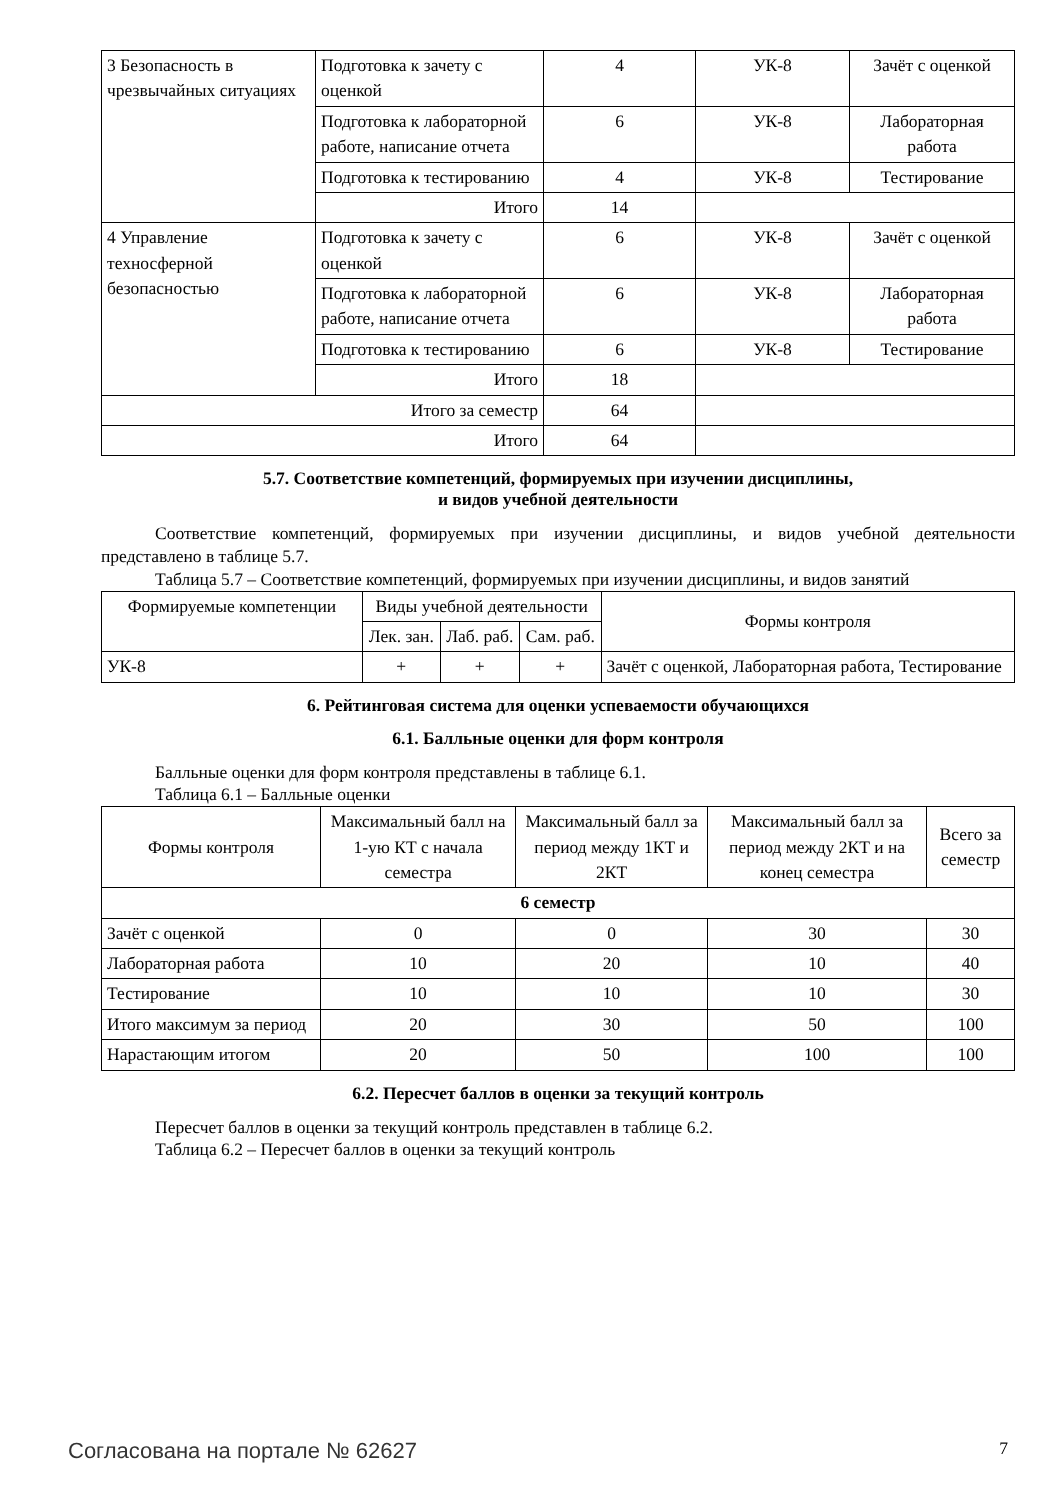| 3 Безопасность в чрезвычайных ситуациях | Подготовка к зачету с оценкой | 4 | УК-8 | Зачёт с оценкой |
| | Подготовка к лабораторной работе, написание отчета | 6 | УК-8 | Лабораторная работа |
| | Подготовка к тестированию | 4 | УК-8 | Тестирование |
| | Итого | 14 | | |
| 4 Управление техносферной безопасностью | Подготовка к зачету с оценкой | 6 | УК-8 | Зачёт с оценкой |
| | Подготовка к лабораторной работе, написание отчета | 6 | УК-8 | Лабораторная работа |
| | Подготовка к тестированию | 6 | УК-8 | Тестирование |
| | Итого | 18 | | |
| Итого за семестр | | 64 | | |
| Итого | | 64 | | |
5.7. Соответствие компетенций, формируемых при изучении дисциплины,
и видов учебной деятельности
Соответствие компетенций, формируемых при изучении дисциплины, и видов учебной деятельности представлено в таблице 5.7.
Таблица 5.7 – Соответствие компетенций, формируемых при изучении дисциплины, и видов занятий
| Формируемые компетенции | Виды учебной деятельности | | | Формы контроля |
| | Лек. зан. | Лаб. раб. | Сам. раб. | |
| УК-8 | + | + | + | Зачёт с оценкой, Лабораторная работа, Тестирование |
6. Рейтинговая система для оценки успеваемости обучающихся
6.1. Балльные оценки для форм контроля
Балльные оценки для форм контроля представлены в таблице 6.1.
Таблица 6.1 – Балльные оценки
| Формы контроля | Максимальный балл на 1-ую КТ с начала семестра | Максимальный балл за период между 1КТ и 2КТ | Максимальный балл за период между 2КТ и на конец семестра | Всего за семестр |
| 6 семестр | | | | |
| Зачёт с оценкой | 0 | 0 | 30 | 30 |
| Лабораторная работа | 10 | 20 | 10 | 40 |
| Тестирование | 10 | 10 | 10 | 30 |
| Итого максимум за период | 20 | 30 | 50 | 100 |
| Нарастающим итогом | 20 | 50 | 100 | 100 |
6.2. Пересчет баллов в оценки за текущий контроль
Пересчет баллов в оценки за текущий контроль представлен в таблице 6.2.
Таблица 6.2 – Пересчет баллов в оценки за текущий контроль
Согласована на портале № 62627 7